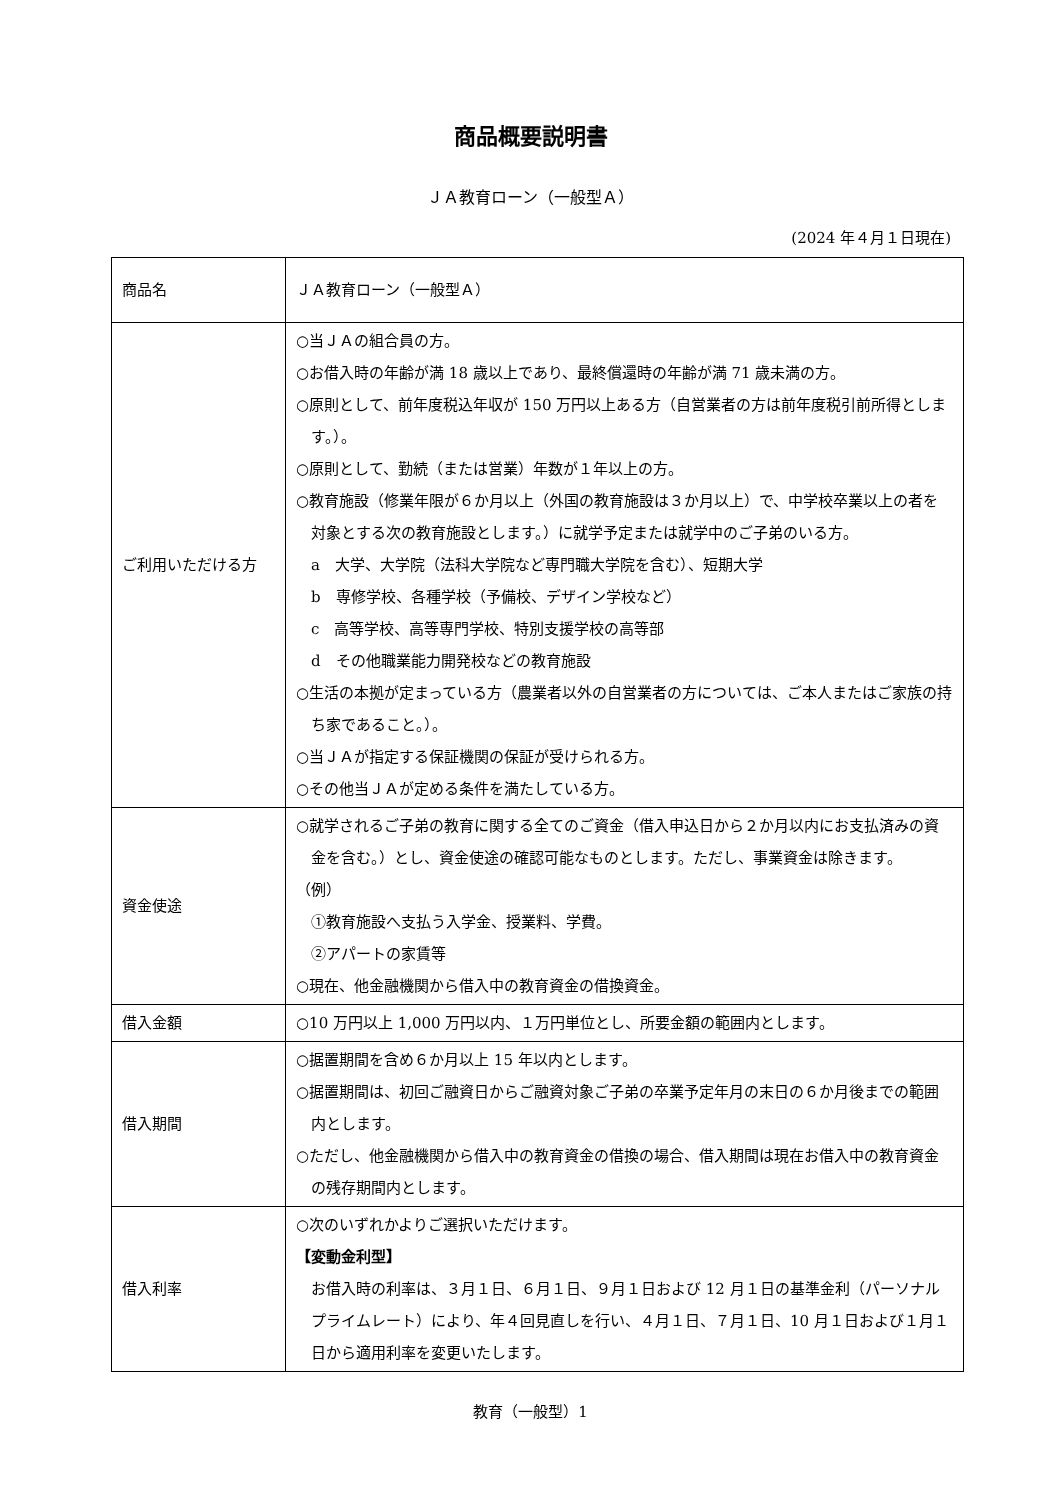商品概要説明書
ＪＡ教育ローン（一般型Ａ）
(2024 年４月１日現在)
| 商品名 | ＪＡ教育ローン（一般型Ａ） |
| ご利用いただける方 | ○当ＪＡの組合員の方。 ○お借入時の年齢が満 18 歳以上であり、最終償還時の年齢が満 71 歳未満の方。 ○原則として、前年度税込年収が 150 万円以上ある方（自営業者の方は前年度税引前所得とします。）。 ○原則として、勤続（または営業）年数が１年以上の方。 ○教育施設（修業年限が６か月以上（外国の教育施設は３か月以上）で、中学校卒業以上の者を対象とする次の教育施設とします。）に就学予定または就学中のご子弟のいる方。 a 大学、大学院（法科大学院など専門職大学院を含む）、短期大学 b 専修学校、各種学校（予備校、デザイン学校など） c 高等学校、高等専門学校、特別支援学校の高等部 d その他職業能力開発校などの教育施設 ○生活の本拠が定まっている方（農業者以外の自営業者の方については、ご本人またはご家族の持ち家であること。）。 ○当ＪＡが指定する保証機関の保証が受けられる方。 ○その他当ＪＡが定める条件を満たしている方。 |
| 資金使途 | ○就学されるご子弟の教育に関する全てのご資金（借入申込日から２か月以内にお支払済みの資金を含む。）とし、資金使途の確認可能なものとします。ただし、事業資金は除きます。 （例） ①教育施設へ支払う入学金、授業料、学費。 ②アパートの家賃等 ○現在、他金融機関から借入中の教育資金の借換資金。 |
| 借入金額 | ○10 万円以上 1,000 万円以内、１万円単位とし、所要金額の範囲内とします。 |
| 借入期間 | ○据置期間を含め６か月以上 15 年以内とします。 ○据置期間は、初回ご融資日からご融資対象ご子弟の卒業予定年月の末日の６か月後までの範囲内とします。 ○ただし、他金融機関から借入中の教育資金の借換の場合、借入期間は現在お借入中の教育資金の残存期間内とします。 |
| 借入利率 | ○次のいずれかよりご選択いただけます。 【変動金利型】 お借入時の利率は、３月１日、６月１日、９月１日および 12 月１日の基準金利（パーソナルプライムレート）により、年４回見直しを行い、４月１日、７月１日、10 月１日および１月１日から適用利率を変更いたします。 |
教育（一般型）1